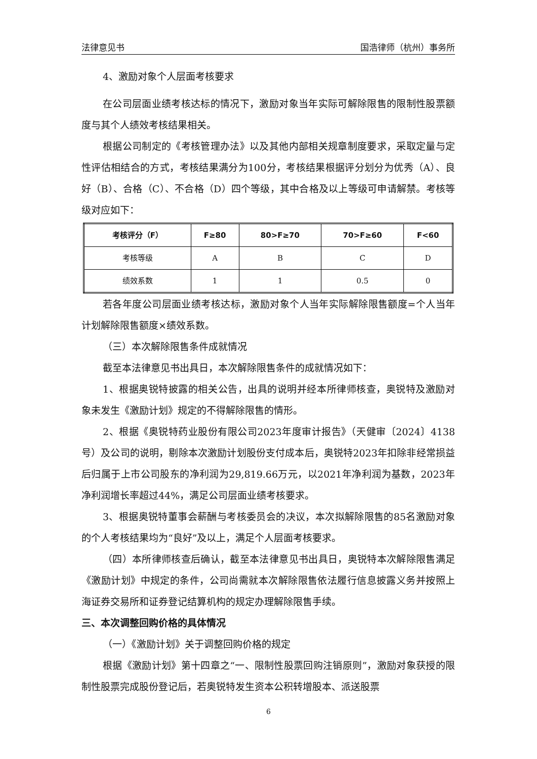法律意见书 国浩律师（杭州）事务所
4、激励对象个人层面考核要求
在公司层面业绩考核达标的情况下，激励对象当年实际可解除限售的限制性股票额度与其个人绩效考核结果相关。
根据公司制定的《考核管理办法》以及其他内部相关规章制度要求，采取定量与定性评估相结合的方式，考核结果满分为100分，考核结果根据评分划分为优秀（A）、良好（B）、合格（C）、不合格（D）四个等级，其中合格及以上等级可申请解禁。考核等级对应如下：
| 考核评分（F） | F≥80 | 80>F≥70 | 70>F≥60 | F<60 |
| --- | --- | --- | --- | --- |
| 考核等级 | A | B | C | D |
| 绩效系数 | 1 | 1 | 0.5 | 0 |
若各年度公司层面业绩考核达标，激励对象个人当年实际解除限售额度=个人当年计划解除限售额度×绩效系数。
（三）本次解除限售条件成就情况
截至本法律意见书出具日，本次解除限售条件的成就情况如下：
1、根据奥锐特披露的相关公告，出具的说明并经本所律师核查，奥锐特及激励对象未发生《激励计划》规定的不得解除限售的情形。
2、根据《奥锐特药业股份有限公司2023年度审计报告》（天健审〔2024〕4138号）及公司的说明，剔除本次激励计划股份支付成本后，奥锐特2023年扣除非经常损益后归属于上市公司股东的净利润为29,819.66万元，以2021年净利润为基数，2023年净利润增长率超过44%，满足公司层面业绩考核要求。
3、根据奥锐特董事会薪酬与考核委员会的决议，本次拟解除限售的85名激励对象的个人考核结果均为“良好”及以上，满足个人层面考核要求。
（四）本所律师核查后确认，截至本法律意见书出具日，奥锐特本次解除限售满足《激励计划》中规定的条件，公司尚需就本次解除限售依法履行信息披露义务并按照上海证券交易所和证券登记结算机构的规定办理解除限售手续。
三、本次调整回购价格的具体情况
（一）《激励计划》关于调整回购价格的规定
根据《激励计划》第十四章之“一、限制性股票回购注销原则”，激励对象获授的限制性股票完成股份登记后，若奥锐特发生资本公积转增股本、派送股票
6